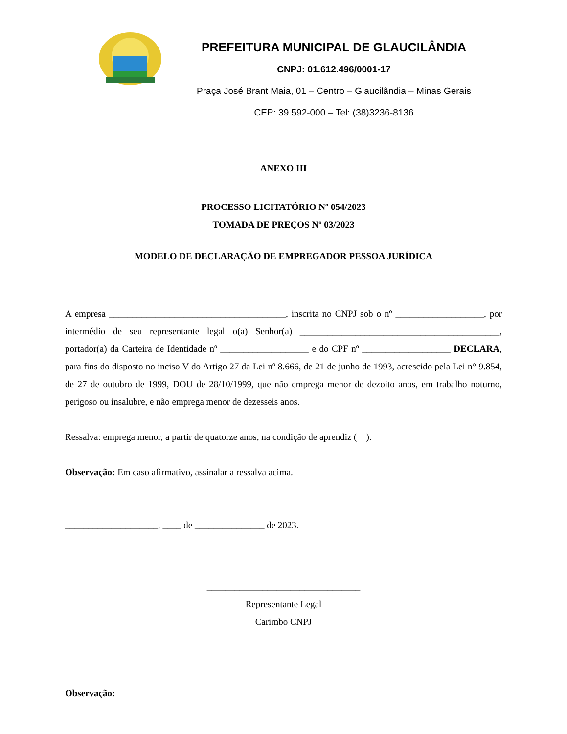PREFEITURA MUNICIPAL DE GLAUCILÂNDIA
CNPJ: 01.612.496/0001-17
Praça José Brant Maia, 01 – Centro – Glaucilândia – Minas Gerais
CEP: 39.592-000 – Tel: (38)3236-8136
ANEXO III
PROCESSO LICITATÓRIO Nº 054/2023
TOMADA DE PREÇOS Nº 03/2023
MODELO DE DECLARAÇÃO DE EMPREGADOR PESSOA JURÍDICA
A empresa ______________________________________, inscrita no CNPJ sob o nº ___________________, por intermédio de seu representante legal o(a) Senhor(a) ___________________________________________, portador(a) da Carteira de Identidade nº ___________________ e do CPF nº ___________________ DECLARA, para fins do disposto no inciso V do Artigo 27 da Lei nº 8.666, de 21 de junho de 1993, acrescido pela Lei n° 9.854, de 27 de outubro de 1999, DOU de 28/10/1999, que não emprega menor de dezoito anos, em trabalho noturno, perigoso ou insalubre, e não emprega menor de dezesseis anos.
Ressalva: emprega menor, a partir de quatorze anos, na condição de aprendiz ( ).
Observação: Em caso afirmativo, assinalar a ressalva acima.
____________________, ____ de _______________ de 2023.
_________________________________
Representante Legal
Carimbo CNPJ
Observação: